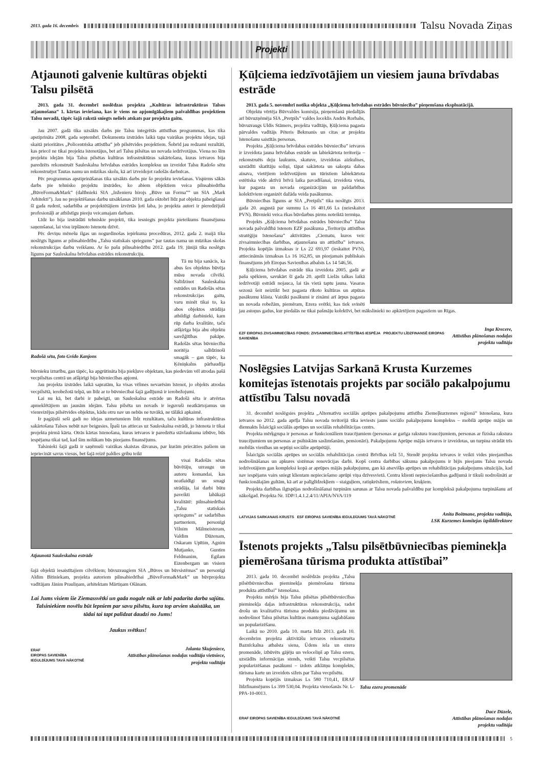2013. gada 16. decembris
Talsu Novada Ziņas
Projekti
Atjaunoti galvenie kultūras objekti Talsu pilsētā
2013. gada 31. decembrī noslēdzas projekta „Kultūras infrastruktūras Talsos atjaunošana” 1. kārtas ieviešana, kas ir viens no apjomīgākajiem pašvaldības projektiem Talsu novadā, tāpēc šajā rakstā sniegts neliels atskats par projekta gaitu.
Jau 2007. gadā tika uzsākts darbs pie Talsu integrētās attīstības programmas, kas tika apstiprināta 2008. gada septembrī. Dokumenta izstrādes laikā tapa vairākas projektu idejas, tajā skaitā prioritātes „Policentriska attīstība” jeb pilsētvides projektiem. Šobrīd jau redzami rezultāti, kas priecē ne tikai projekta īstenotājus, bet arī Talsu pilsētas un novada iedzīvotājus. Viena no šīm projektu idejām bija Talsu pilsētas kultūras infrastruktūras sakārtošana, kuras ietvaros bija paredzēts rekonstruēt Sauleskalna brīvdabas estrādes kompleksu un izveidot Talsu Radošo sētu rekonstruējot Tautas namu un mūzikas skolu, kā arī izveidojot radošās darbnīcas.
Pēc programmas apstiprināšanas tika uzsākts darbs pie šo projektu ieviešanas. Vispirms sākās darbs pie tehnisko projektu izstrādes, ko abiem objektiem veica pilnsabiedrība „BūveForma&Mark” (dalībnieki SIA „Inženieru birojs „Būve un Forma”” un SIA „Mark Arhitekti”). Jau no projektēšanas darbu uzsākšanas 2010. gada oktobrī līdz pat objekta pabeigšanai šī gada rudenī, sadarbība ar projektētājiem izvērtās ļoti laba, jo projekta autori ir pieredzējuši profesionāļi ar atbilstīgu pieeju veicamajam darbam.
Līdz ko bija izstrādāti tehniskie projekti, tika iesniegts projekta pieteikums finansējuma saņemšanai, lai visu izplānoto īstenotu dzīvē.
Pēc deviņu mēnešu ilgas un nogurdinošas iepirkuma procedūras, 2012. gada 2. maijā tika noslēgts līgums ar pilnsabiedrību „Talsu statiskais spriegums” par tautas nama un mūzikas skolas rekonstrukcijas darbu veikšanu. Ar šo pašu pilnsabiedrību 2012. gada 19. jūnijā tika noslēgts līgums par Sauleskalna brīvdabas estrādes rekonstrukciju.
Radošā sēta, foto Gvido Kanjons
Tā nu bija sanācis, ka abus šos objektus būvēja mūsu novada cilvēki. Salīdzinot Sauleskalna estrādes un Radošās sētas rekonstrukcijas gaitu, varu minēt tikai to, ka abos objektos strādāja atbildīgi darbinieki, kam rūp darba kvalitāte, taču atšķirīga bija abu objektu sarežģītības pakāpe. Radošās sētas būvniecība noritēja salīdzinoši smagāk – gan tāpēc, ka Ķēniņkalns pārbaudīja būvnieku izturību, gan tāpēc, ka apgrūtināta bija piekļuve objektam, kas piedevām vēl atrodas pašā vecpilsētas centrā un atšķirīgi bija būvniecības apjomi.
Jau projekta izstrādes laikā sapratām, ka visas vēlmes nevarēsim īstenot, jo objekts atrodas vecpilsētā, ierobežotā telpā, un līdz ar to būvniecībai šajā gadījumā ir ierobežojumi.
Lai nu kā, bet darbi ir pabeigti, un Sauleskalna estrāde un Radošā sēta ir atvērtas apmeklētājiem un jaunām idejām. Talsu pilsēta un novads ir ieguvuši neatkārtojamus un vienreizējus pilsētvides objektus, kādu otru nav un nebūs ne tuvākā, ne tālākā apkaimē.
Ir pagājuši seši gadi no idejas uzmetumiem līdz rezultātam, taču kultūras infrastruktūras sakārtošana Talsos nebūt nav beigusies. Īpaši tas attiecas uz Sauleskalna estrādi, jo īstenota ir tikai projekta pirmā kārta. Otrās kārtas īstenošana, kuras ietvaros ir paredzēta stāvlaukuma izbūve, būs iespējama tikai tad, kad šim nolūkam būs pieejams finansējums.
Talsinieki šajā gadā ir saņēmuši vairākas skaistas dāvanas, par kurām priecāties pašiem un iepriecināt savus viesus, bet šajā reizē paldies gribu teikt
Atjaunotā Sauleskalna estrāde
visai Radošās sētas būvētāju, uzraugu un autoru komandai, kas neatlaidīgi un smagi strādāja, lai darbi būtu paveikti labākajā kvalitātē: pilnsabiedrībai „Talsu statiskais spriegums” ar sadarbības partneriem, personīgi Vilnim Mālmeisteram, Valdim Dūzenam, Oskaram Upītim, Agnim Mutjanko, Guntim Feldmanim, Egilam Eizenbergam un visiem šajā objektā iesaistītajiem cilvēkiem; būvuzraugiem SIA „Būves un būvsistēmas” un personīgi Aldim Bitiniekam, projekta autoriem pilnsabiedrībai „BūveForma&Mark” un būvprojekta vadītājam Jānim Prauliņam, arhitektam Mārtiņam Ošānam.
Lai Jums visiem šie Ziemassvētki un gada nogale nāk ar labi padarīta darba sajūtu.
Talsiniekiem novēlu būt lepniem par savu pilsētu, kura top arvien skaistāka, un tādai tai tapt palīdzat daudzi no Jums!
Jaukus svētkus!
ERAF
EIROPAS SAVIENĪBA
IEGULDĪJUMS TAVĀ NĀKOTNĒ
Jolanta Skujeniece,
Attīstības plānošanas nodaļas vadītāja vietniece,
projekta vadītāja
Ķūļciema iedzīvotājiem un viesiem jauna brīvdabas estrāde
2013. gada 5. novembrī notika objekta „Ķūļciema brīvdabas estrādes būvniecība” pieņemšana ekspluatācijā.
Objektu vērtēja Būvvaldes komisija, pieņemšanā piedalījās arī būvuzņēmēja SIA „Pretpils” valdes loceklis Andris Rorbahs, būvuzraugs Uldis Stāmers, projekta vadītājs, Ķūļciema pagasta pārvaldes vadītājs Pēteris Bekmanis un citas ar projekta īstenošanu saistītās personas.
Projekta „Ķūļciema brīvdabas estrādes būvniecība” ietvaros ir izveidota jauna brīvdabas estrāde un labiekārtota teritorija – rekonstruēts deju laukums, skatuve, izveidotas aizkulises, uzstādīti skatītāju soliņi, tāpat sakārtota un sakopta dabas ainava, vietējiem iedzīvotājiem un tūristiem labiekārtota estētiska vide aktīvā brīvā laika pavadīšanai, izveidota vieta, kur pagasta un novada organizācijām un pašdarbības kolektīviem organizēt dažāda veida pasākumus.
Būvniecības līgums ar SIA „Pretpils” tika noslēgts 2013. gada 20. augustā par summu Ls 16 401,66 Ls (neieskaitot PVN). Būvnieki veica ēkas būvdarbus pirms noteiktā termiņa.
Projekts „Ķūļciema brīvdabas estrādes būvniecība” Talsu novada pašvaldībā īstenots EZF pasākuma „Teritoriju attīstības stratēģiju īstenošana” aktivitātes „Ciematu, kuros veic zivsaimniecības darbības, atjaunošana un attīstība” ietvaros. Projekta kopējās izmaksas ir Ls 22 693,97 (ieskaitot PVN), attiecināmās izmaksas Ls 16 162,85, un pieejamais publiskais finansējums jeb Eiropas Savienības atbalsts Ls 14 546,56.
Ķūļciema brīvdabas estrāde tika izveidota 2005. gadā ar pašu spēkiem, savukārt šī gada 20. aprīlī Lielās talkas laikā iedzīvotāji estrādi nojauca, lai tās vietā taptu jauna. Vasaras sezonā šeit neiztikt bez pagasta rīkoto kultūras un atpūtas pasākumu klāsta. Vairāki pasākumi ir zināmi arī ārpus pagasta un novada robežām, piemēram, Ezera svētki, kas tiek svinēti jau astoņus gadus, kur piedalās ne tikai pašmāju kolektīvi, bet mākslinieki no apkārtējiem pagastiem un Rīgas.
EZF EIROPAS ZIVSAIMNIECĪBAS FONDS: ZIVSAIMNIECĪBAS ATTĪSTĪBAS IESPĒJA PROJEKTU LĪDZFINANSĒ EIROPAS SAVIENĪBA
Inga Krecere,
Attīstības plānošanas nodaļas
projektu vadītāja
Noslēgsies Latvijas Sarkanā Krusta Kurzemes komitejas īstenotais projekts par sociālo pakalpojumu attīstību Talsu novadā
31. decembrī noslēgsies projekta „Alternatīvu sociālās aprūpes pakalpojumu attīstība Ziemeļkurzemes reģionā” īstenošana, kura ietvaros no 2012. gada aprīļa Talsu novada teritorijā tika ieviests jauns sociālo pakalpojumu komplekss – mobilā aprūpe mājās un diennakts Īslaicīgā sociālās aprūpes un sociālās rehabilitācijas centrs.
Projekta mērķgrupa ir personas ar funkcionāliem traucējumiem (personas ar garīga rakstura traucējumiem, personas ar fiziska rakstura traucējumiem un personas ar psihiskām saslimšanām, pensionāri). Pakalpojumu Aprūpe mājās ietvaros ir izveidotas, un turpina strādāt trīs mobilās vienības un septiņi sociālie aprūpētāji.
Īslaicīgās sociālās aprūpes un sociālās rehabilitācijas centrā Brīvības ielā 51, Stendē projekta ietvaros ir veikti vides pieejamības nodrošināšanas un apkures sistēmas renovācijas darbi. Kopš centra darbības sākuma pakalpojums ir bijis pieejams Talsu novada iedzīvotājiem gan kompleksi kopā ar aprūpes mājās pakalpojumu, gan kā atsevišķs aprūpes un rehabilitācijas pakalpojums situācijās, kad nav iespējams vairs sniegt klientam nepieciešamo aprūpi viņa dzīvesvietā. Centra klienti nepieciešamības gadījumā ir tikuši nodrošināti ar funkcionālajām gultām, kā arī ar palīglīdzekļiem – staiguļiem, ratiņkrēsliem, rolatoriem, kruķiem.
Projekta darbības ilgtspējas nodrošināšanai turpinām sarunas ar Talsu novada pašvaldību par kompleksā pakalpojuma turpināšanu arī nākošgad. Projekta Nr. 1DP/1.4.1.2.4/11/APIA/NVA/119
LATVIJAS SARKANAIS KRUSTS ESF EIROPAS SAVIENĪBA IEGULDĪJUMS TAVĀ NĀKOTNĒ
Anita Boitmane, projekta vadītāja,
LSK Kurzemes komitejas izpilddirektore
Īstenots projekts „Talsu pilsētbūvniecības pieminekļa piemērošana tūrisma produkta attīstībai”
Talsu ezera promenāde
2013. gada 10. decembrī noslēdzās projekta „Talsu pilsētbūvniecības pieminekļa piemērošana tūrisma produkta attīstībai” īstenošana.
Projekta mērķis bija Talsu pilsētas pilsētbūvniecības pieminekļa daļas infrastruktūras rekonstrukcija, radot drošu un kvalitatīva tūrisma produkta piedāvājumu un nodrošinot Talsu pilsētas kultūras mantojuma saglabāšanu un popularizēšanu.
Laikā no 2010. gada 10. marta līdz 2013. gada 10. decembrim projekta aktivitāšu ietvaros rekonstruēta Baznīckalna atbalsta siena, Ūdens iela un ezera promenāde, izbūvēts gājēju un veloceliņš ap Talsu ezeru, uzstādīts informācijas stends, veikti Talsu vecpilsētas popularizēšanas pasākumi – izdots atklātņu komplekts, tūrisma karte un izveidots sižets par Talsu vecpilsētu.
Projekta kopējās izmaksas Ls 580 710,41, ERAF līdzfinansējums Ls 399 530,04. Projekta vienošanās Nr. L-PPA-10-0013.
ERAF EIROPAS SAVIENĪBA IEGULDĪJUMS TAVĀ NĀKOTNĒ
Dace Dūzele,
Attīstības plānošanas nodaļas
projektu vadītāja
5